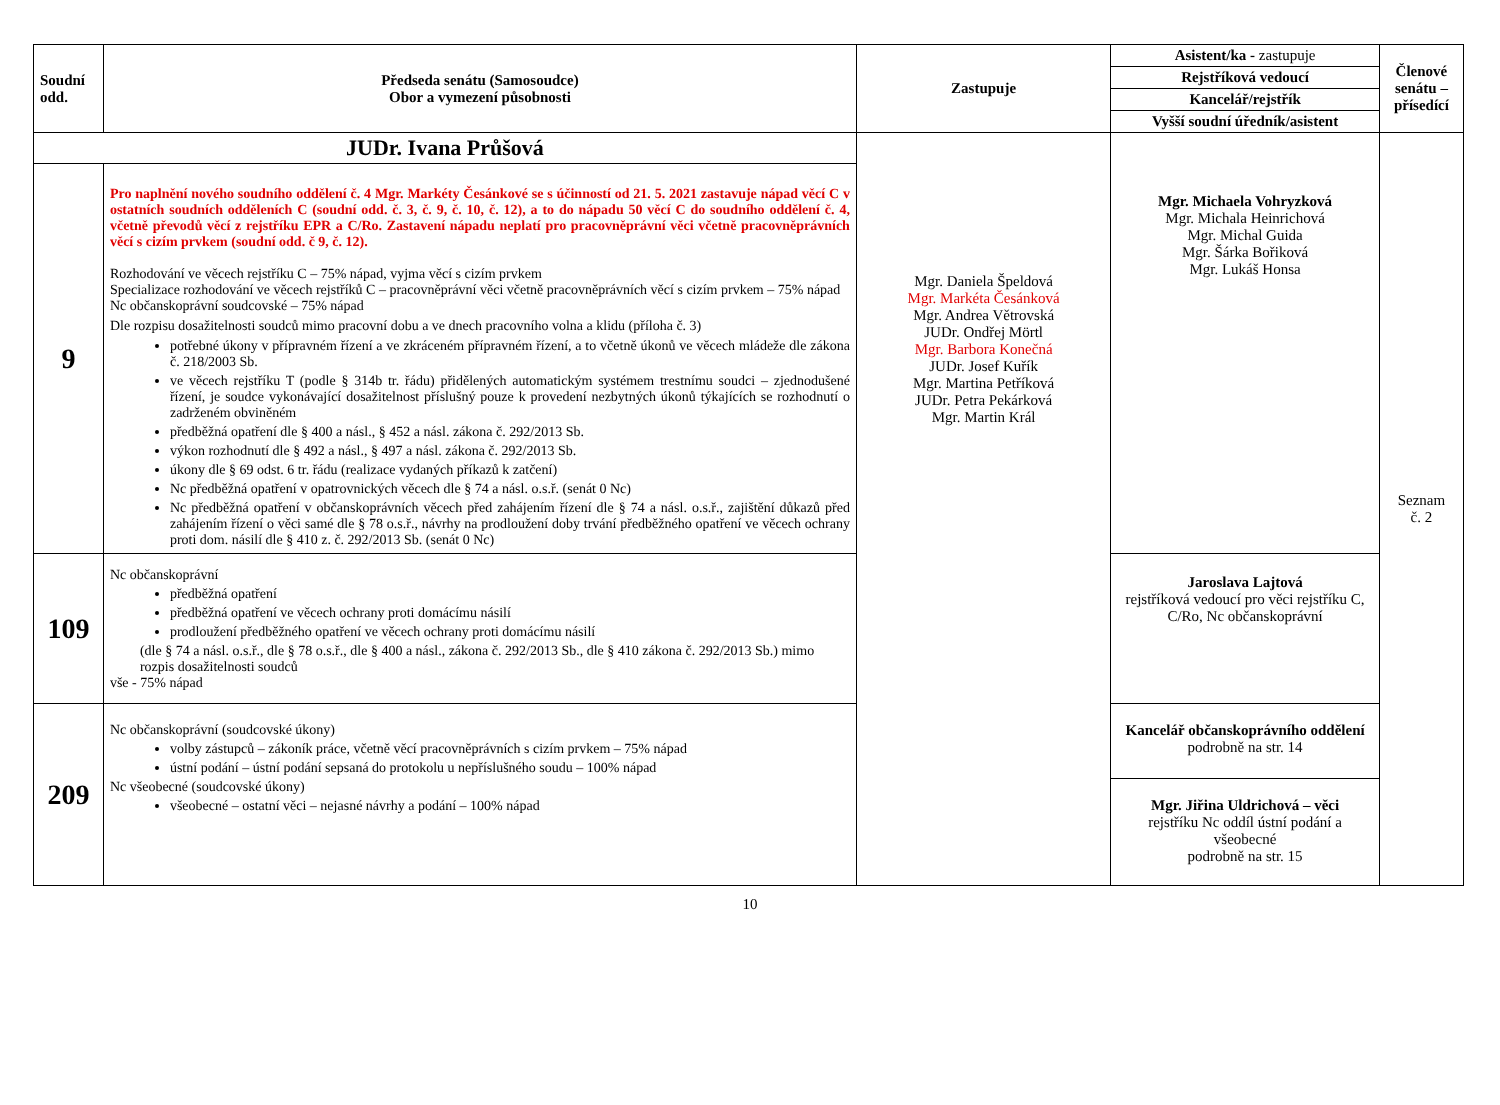| Soudní odd. | Předseda senátu (Samosoudce) Obor a vymezení působnosti | Zastupuje | Asistent/ka - zastupuje Rejstříková vedoucí Kancelář/rejstřík Vyšší soudní úředník/asistent | Členové senátu – přísedící |
| --- | --- | --- | --- | --- |
| JUDr. Ivana Průšová | | Mgr. Daniela Špeldová Mgr. Markéta Česánková Mgr. Andrea Větrovská JUDr. Ondřej Mörtl Mgr. Barbora Konečná JUDr. Josef Kuřík Mgr. Martina Petříková JUDr. Petra Pekárková Mgr. Martin Král | Mgr. Michaela Vohryzková Mgr. Michala Heinrichová Mgr. Michal Guida Mgr. Šárka Bořiková Mgr. Lukáš Honsa | Seznam č. 2 |
| 9 | Pro naplnění nového soudního oddělení č. 4 Mgr. Markéty Česánkové se s účinností od 21. 5. 2021 zastavuje nápad věcí C v ostatních soudních odděleních C (soudní odd. č. 3, č. 9, č. 10, č. 12), a to do nápadu 50 věcí C do soudního oddělení č. 4, včetně převodů věcí z rejstříku EPR a C/Ro. Zastavení nápadu neplatí pro pracovněprávní věci včetně pracovněprávních věcí s cizím prvkem (soudní odd. č 9, č. 12). Rozhodování ve věcech rejstříku C – 75% nápad, vyjma věcí s cizím prvkem Specializace rozhodování ve věcech rejstříků C – pracovněprávní věci včetně pracovněprávních věcí s cizím prvkem – 75% nápad Nc občanskoprávní soudcovské – 75% nápad Dle rozpisu dosažitelnosti soudců mimo pracovní dobu a ve dnech pracovního volna a klidu (příloha č. 3) potřebné úkony v přípravném řízení a ve zkráceném přípravném řízení, a to včetně úkonů ve věcech mládeže dle zákona č. 218/2003 Sb. ve věcech rejstříku T (podle § 314b tr. řádu) přidělených automatickým systémem trestnímu soudci – zjednodušené řízení, je soudce vykonávající dosažitelnost příslušný pouze k provedení nezbytných úkonů týkajících se rozhodnutí o zadrženém obviněném předběžná opatření dle § 400 a násl., § 452 a násl. zákona č. 292/2013 Sb. výkon rozhodnutí dle § 492 a násl., § 497 a násl. zákona č. 292/2013 Sb. úkony dle § 69 odst. 6 tr. řádu (realizace vydaných příkazů k zatčení) Nc předběžná opatření v opatrovnických věcech dle § 74 a násl. o.s.ř. (senát 0 Nc) Nc předběžná opatření v občanskoprávních věcech před zahájením řízení dle § 74 a násl. o.s.ř., zajištění důkazů před zahájením řízení o věci samé dle § 78 o.s.ř., návrhy na prodloužení doby trvání předběžného opatření ve věcech ochrany proti dom. násilí dle § 410 z. č. 292/2013 Sb. (senát 0 Nc) | | | |
| 109 | Nc občanskoprávní předběžná opatření předběžná opatření ve věcech ochrany proti domácímu násilí prodloužení předběžného opatření ve věcech ochrany proti domácímu násilí (dle § 74 a násl. o.s.ř., dle § 78 o.s.ř., dle § 400 a násl., zákona č. 292/2013 Sb., dle § 410 zákona č. 292/2013 Sb.) mimo rozpis dosažitelnosti soudců vše - 75% nápad | | Jaroslava Lajtová rejstříková vedoucí pro věci rejstříku C, C/Ro, Nc občanskoprávní | |
| 209 | Nc občanskoprávní (soudcovské úkony) volby zástupců – zákoník práce, včetně věcí pracovněprávních s cizím prvkem – 75% nápad ústní podání – ústní podání sepsaná do protokolu u nepříslušného soudu – 100% nápad Nc všeobecné (soudcovské úkony) všeobecné – ostatní věci – nejasné návrhy a podání – 100% nápad | | Kancelář občanskoprávního oddělení podrobně na str. 14 Mgr. Jiřina Uldrichová – věci rejstříku Nc oddíl ústní podání a všeobecné podrobně na str. 15 | |
10